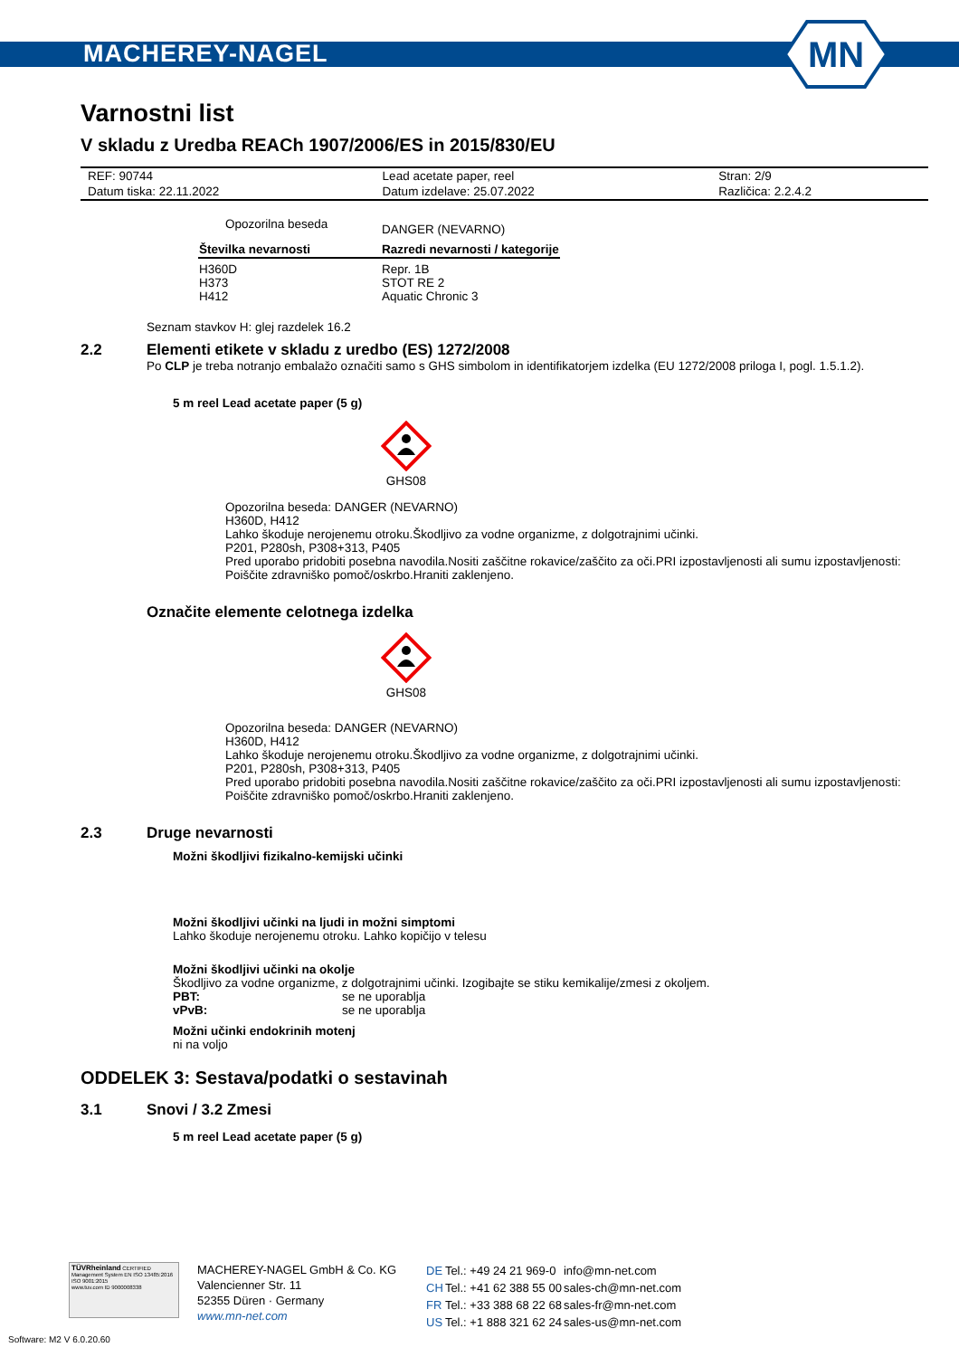MACHEREY-NAGEL
MN
Varnostni list
V skladu z Uredba REACh 1907/2006/ES in 2015/830/EU
| REF: 90744 | Lead acetate paper, reel | Stran: 2/9 |
| Datum tiska: 22.11.2022 | Datum izdelave: 25.07.2022 | Različica: 2.2.4.2 |
| Opozorilna beseda | DANGER (NEVARNO) |
| Številka nevarnosti | Razredi nevarnosti / kategorije |
| H360D H373 H412 | Repr. 1B STOT RE 2 Aquatic Chronic 3 |
Seznam stavkov H: glej razdelek 16.2
2.2 Elementi etikete v skladu z uredbo (ES) 1272/2008
Po CLP je treba notranjo embalažo označiti samo s GHS simbolom in identifikatorjem izdelka (EU 1272/2008 priloga I, pogl. 1.5.1.2).
5 m reel Lead acetate paper (5 g)
GHS08
Opozorilna beseda: DANGER (NEVARNO)
H360D, H412
Lahko škoduje nerojenemu otroku.Škodljivo za vodne organizme, z dolgotrajnimi učinki.
P201, P280sh, P308+313, P405
Pred uporabo pridobiti posebna navodila.Nositi zaščitne rokavice/zaščito za oči.PRI izpostavljenosti ali sumu izpostavljenosti: Poiščite zdravniško pomoč/oskrbo.Hraniti zaklenjeno.
Označite elemente celotnega izdelka
GHS08
Opozorilna beseda: DANGER (NEVARNO)
H360D, H412
Lahko škoduje nerojenemu otroku.Škodljivo za vodne organizme, z dolgotrajnimi učinki.
P201, P280sh, P308+313, P405
Pred uporabo pridobiti posebna navodila.Nositi zaščitne rokavice/zaščito za oči.PRI izpostavljenosti ali sumu izpostavljenosti: Poiščite zdravniško pomoč/oskrbo.Hraniti zaklenjeno.
2.3 Druge nevarnosti
Možni škodljivi fizikalno-kemijski učinki
Možni škodljivi učinki na ljudi in možni simptomi
Lahko škoduje nerojenemu otroku. Lahko kopičijo v telesu
Možni škodljivi učinki na okolje
Škodljivo za vodne organizme, z dolgotrajnimi učinki. Izogibajte se stiku kemikalije/zmesi z okoljem.
| PBT: | se ne uporablja |
| vPvB: | se ne uporablja |
Možni učinki endokrinih motenj
ni na voljo
ODDELEK 3: Sestava/podatki o sestavinah
3.1 Snovi / 3.2 Zmesi
5 m reel Lead acetate paper (5 g)
TÜVRheinland CERTIFIED
Management System EN ISO 13485:2016 ISO 9001:2015
www.tuv.com ID 9000008338
MACHEREY-NAGEL GmbH & Co. KG
Valencienner Str. 11
52355 Düren · Germany
www.mn-net.com
| DE | Tel.: +49 24 21 969-0 | info@mn-net.com |
| CH | Tel.: +41 62 388 55 00 | sales-ch@mn-net.com |
| FR | Tel.: +33 388 68 22 68 | sales-fr@mn-net.com |
| US | Tel.: +1 888 321 62 24 | sales-us@mn-net.com |
Software: M2 V 6.0.20.60